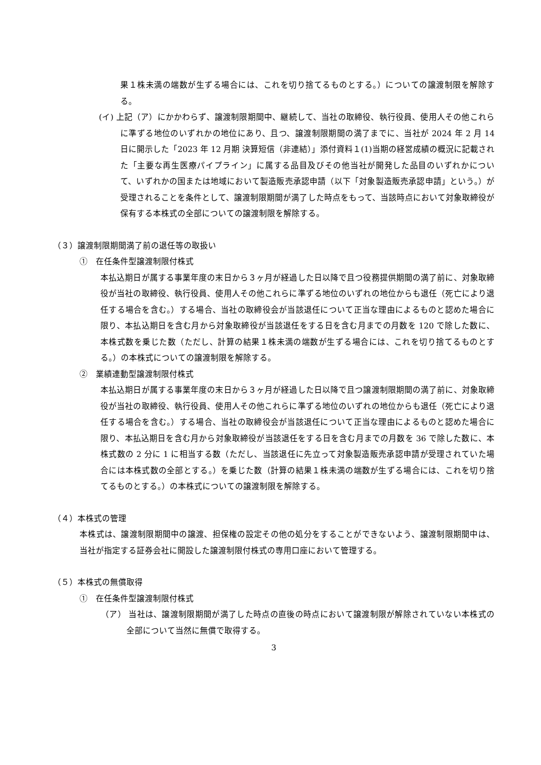果１株未満の端数が生ずる場合には、これを切り捨てるものとする。）についての譲渡制限を解除する。
(イ) 上記（ア）にかかわらず、譲渡制限期間中、継続して、当社の取締役、執行役員、使用人その他これらに準ずる地位のいずれかの地位にあり、且つ、譲渡制限期間の満了までに、当社が 2024 年 2 月 14 日に開示した「2023 年 12 月期 決算短信（非連結）」添付資料１(1)当期の経営成績の概況に記載された「主要な再生医療パイプライン」に属する品目及びその他当社が開発した品目のいずれかについて、いずれかの国または地域において製造販売承認申請（以下「対象製造販売承認申請」という。）が受理されることを条件として、譲渡制限期間が満了した時点をもって、当該時点において対象取締役が保有する本株式の全部についての譲渡制限を解除する。
（３）譲渡制限期間満了前の退任等の取扱い
①　在任条件型譲渡制限付株式
本払込期日が属する事業年度の末日から３ヶ月が経過した日以降で且つ役務提供期間の満了前に、対象取締役が当社の取締役、執行役員、使用人その他これらに準ずる地位のいずれの地位からも退任（死亡により退任する場合を含む。）する場合、当社の取締役会が当該退任について正当な理由によるものと認めた場合に限り、本払込期日を含む月から対象取締役が当該退任をする日を含む月までの月数を 120 で除した数に、本株式数を乗じた数（ただし、計算の結果１株未満の端数が生ずる場合には、これを切り捨てるものとする。）の本株式についての譲渡制限を解除する。
②　業績連動型譲渡制限付株式
本払込期日が属する事業年度の末日から３ヶ月が経過した日以降で且つ譲渡制限期間の満了前に、対象取締役が当社の取締役、執行役員、使用人その他これらに準ずる地位のいずれの地位からも退任（死亡により退任する場合を含む。）する場合、当社の取締役会が当該退任について正当な理由によるものと認めた場合に限り、本払込期日を含む月から対象取締役が当該退任をする日を含む月までの月数を 36 で除した数に、本株式数の 2 分に 1 に相当する数（ただし、当該退任に先立って対象製造販売承認申請が受理されていた場合には本株式数の全部とする。）を乗じた数（計算の結果１株未満の端数が生ずる場合には、これを切り捨てるものとする。）の本株式についての譲渡制限を解除する。
（４）本株式の管理
本株式は、譲渡制限期間中の譲渡、担保権の設定その他の処分をすることができないよう、譲渡制限期間中は、当社が指定する証券会社に開設した譲渡制限付株式の専用口座において管理する。
（５）本株式の無償取得
①　在任条件型譲渡制限付株式
（ア） 当社は、譲渡制限期間が満了した時点の直後の時点において譲渡制限が解除されていない本株式の全部について当然に無償で取得する。
3